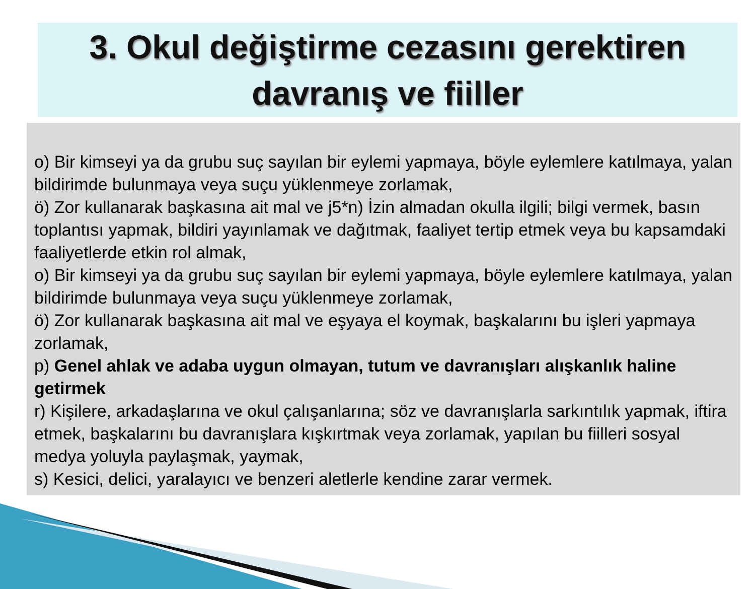3. Okul değiştirme cezasını gerektiren
davranış ve fiiller
o) Bir kimseyi ya da grubu suç sayılan bir eylemi yapmaya, böyle eylemlere katılmaya, yalan bildirimde bulunmaya veya suçu yüklenmeye zorlamak,
ö) Zor kullanarak başkasına ait mal ve j5*n) İzin almadan okulla ilgili; bilgi vermek, basın toplantısı yapmak, bildiri yayınlamak ve dağıtmak, faaliyet tertip etmek veya bu kapsamdaki faaliyetlerde etkin rol almak,
o) Bir kimseyi ya da grubu suç sayılan bir eylemi yapmaya, böyle eylemlere katılmaya, yalan bildirimde bulunmaya veya suçu yüklenmeye zorlamak,
ö) Zor kullanarak başkasına ait mal ve eşyaya el koymak, başkalarını bu işleri yapmaya zorlamak,
p) Genel ahlak ve adaba uygun olmayan, tutum ve davranışları alışkanlık haline getirmek
r) Kişilere, arkadaşlarına ve okul çalışanlarına; söz ve davranışlarla sarkıntılık yapmak, iftira etmek, başkalarını bu davranışlara kışkırtmak veya zorlamak, yapılan bu fiilleri sosyal medya yoluyla paylaşmak, yaymak,
s) Kesici, delici, yaralayıcı ve benzeri aletlerle kendine zarar vermek.